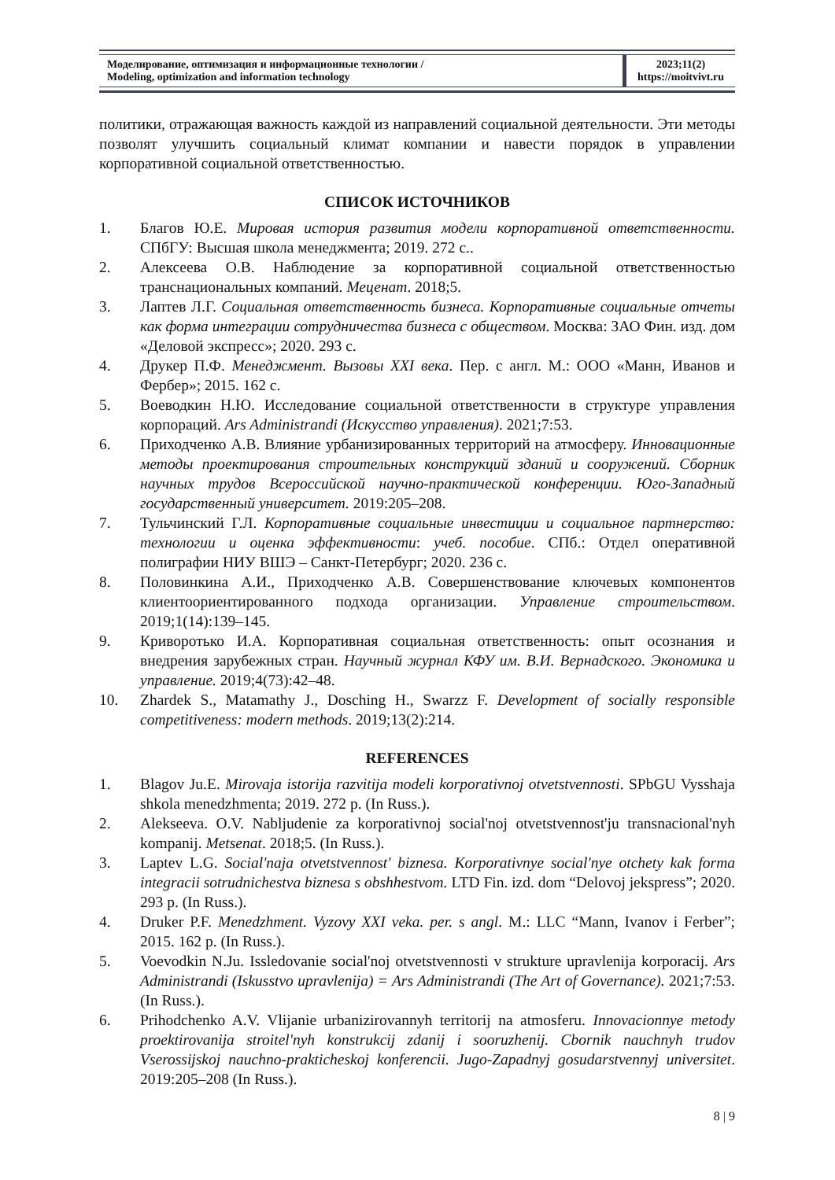Моделирование, оптимизация и информационные технологии /
Modeling, optimization and information technology
2023;11(2)
https://moitvivt.ru
политики, отражающая важность каждой из направлений социальной деятельности. Эти методы позволят улучшить социальный климат компании и навести порядок в управлении корпоративной социальной ответственностью.
СПИСОК ИСТОЧНИКОВ
1. Благов Ю.Е. Мировая история развития модели корпоративной ответственности. СПбГУ: Высшая школа менеджмента; 2019. 272 с..
2. Алексеева О.В. Наблюдение за корпоративной социальной ответственностью транснациональных компаний. Меценат. 2018;5.
3. Лаптев Л.Г. Социальная ответственность бизнеса. Корпоративные социальные отчеты как форма интеграции сотрудничества бизнеса с обществом. Москва: ЗАО Фин. изд. дом «Деловой экспресс»; 2020. 293 с.
4. Друкер П.Ф. Менеджмент. Вызовы XXI века. Пер. с англ. М.: ООО «Манн, Иванов и Фербер»; 2015. 162 с.
5. Воеводкин Н.Ю. Исследование социальной ответственности в структуре управления корпораций. Ars Administrandi (Искусство управления). 2021;7:53.
6. Приходченко А.В. Влияние урбанизированных территорий на атмосферу. Инновационные методы проектирования строительных конструкций зданий и сооружений. Сборник научных трудов Всероссийской научно-практической конференции. Юго-Западный государственный университет. 2019:205–208.
7. Тульчинский Г.Л. Корпоративные социальные инвестиции и социальное партнерство: технологии и оценка эффективности: учеб. пособие. СПб.: Отдел оперативной полиграфии НИУ ВШЭ – Санкт-Петербург; 2020. 236 с.
8. Половинкина А.И., Приходченко А.В. Совершенствование ключевых компонентов клиентоориентированного подхода организации. Управление строительством. 2019;1(14):139–145.
9. Криворотько И.А. Корпоративная социальная ответственность: опыт осознания и внедрения зарубежных стран. Научный журнал КФУ им. В.И. Вернадского. Экономика и управление. 2019;4(73):42–48.
10. Zhardek S., Matamathy J., Dosching H., Swarzz F. Development of socially responsible competitiveness: modern methods. 2019;13(2):214.
REFERENCES
1. Blagov Ju.E. Mirovaja istorija razvitija modeli korporativnoj otvetstvennosti. SPbGU Vysshaja shkola menedzhmenta; 2019. 272 p. (In Russ.).
2. Alekseeva. O.V. Nabljudenie za korporativnoj social'noj otvetstvennost'ju transnacional'nyh kompanij. Metsenat. 2018;5. (In Russ.).
3. Laptev L.G. Social'naja otvetstvennost' biznesa. Korporativnye social'nye otchety kak forma integracii sotrudnichestva biznesa s obshhestvom. LTD Fin. izd. dom “Delovoj jekspress”; 2020. 293 p. (In Russ.).
4. Druker P.F. Menedzhment. Vyzovy XXI veka. per. s angl. M.: LLC “Mann, Ivanov i Ferber”; 2015. 162 p. (In Russ.).
5. Voevodkin N.Ju. Issledovanie social'noj otvetstvennosti v strukture upravlenija korporacij. Ars Administrandi (Iskusstvo upravlenija) = Ars Administrandi (The Art of Governance). 2021;7:53. (In Russ.).
6. Prihodchenko A.V. Vlijanie urbanizirovannyh territorij na atmosferu. Innovacionnye metody proektirovanija stroitel'nyh konstrukcij zdanij i sooruzhenij. Cbornik nauchnyh trudov Vserossijskoj nauchno-prakticheskoj konferencii. Jugo-Zapadnyj gosudarstvennyj universitet. 2019:205–208 (In Russ.).
8 | 9